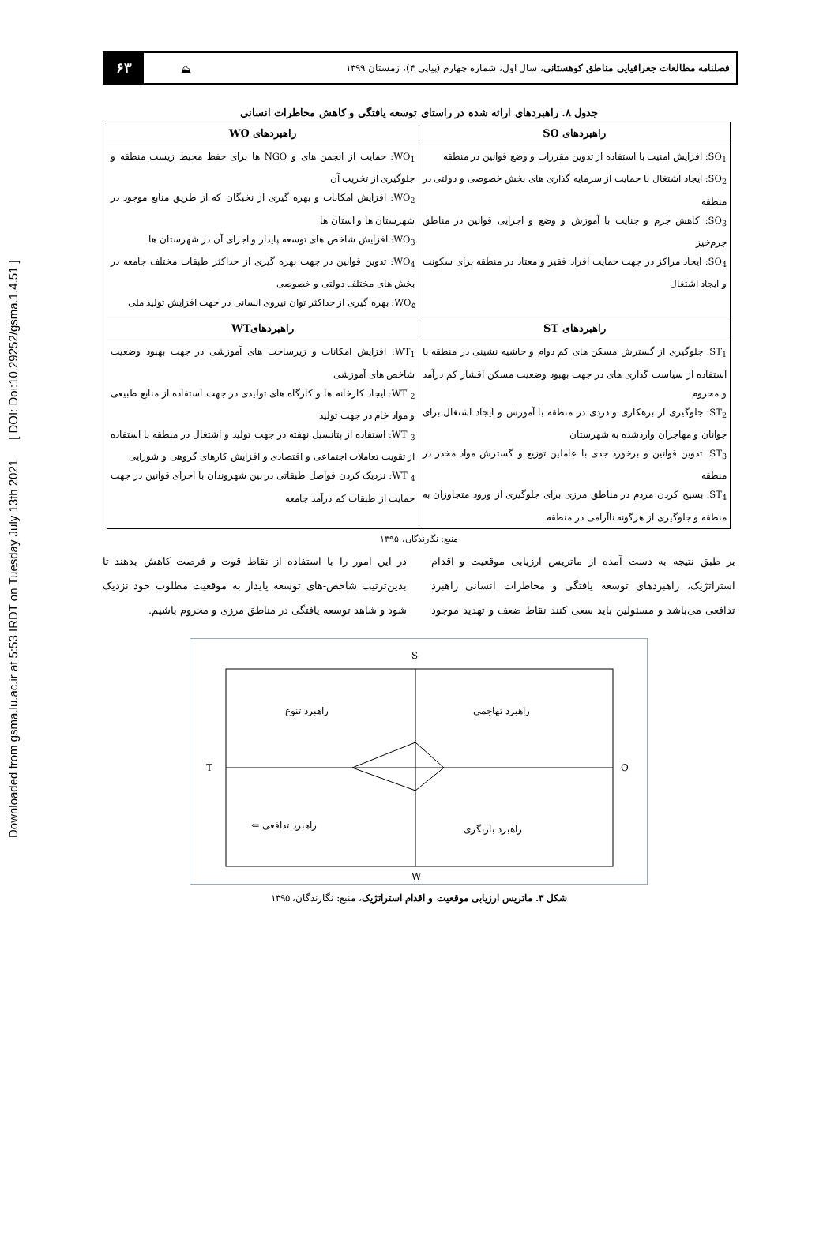Downloaded from gsma.lu.ac.ir at 5:53 IRDT on Tuesday July 13th 2021 [ DOI: Doi:10.29252/gsma.1.4.51 ]
فصلنامه مطالعات جغرافیایی مناطق کوهستانی، سال اول، شماره چهارم (پیاپی ۴)، زمستان ۱۳۹۹
⛰
۶۳
جدول ۸. راهبردهای ارائه شده در راستای توسعه یافتگی و کاهش مخاطرات انسانی
| راهبردهای SO | راهبردهای WO |
| --- | --- |
| SO<sub>1</sub>: افزایش امنیت با استفاده از تدوین مقررات و وضع قوانین در منطقه SO<sub>2</sub>: ایجاد اشتغال با حمایت از سرمایه گذاری های بخش خصوصی و دولتی در منطقه SO<sub>3</sub>: کاهش جرم و جنایت با آموزش و وضع و اجرایی قوانین در مناطق جرم‌خیز SO<sub>4</sub>: ایجاد مراکز در جهت حمایت افراد فقیر و معتاد در منطقه برای سکونت و ایجاد اشتغال | WO<sub>1</sub>: حمایت از انجمن های و NGO ها برای حفظ محیط زیست منطقه و جلوگیری از تخریب آن WO<sub>2</sub>: افزایش امکانات و بهره گیری از نخبگان که از طریق منابع موجود در شهرستان ها و استان ها WO<sub>3</sub>: افزایش شاخص های توسعه پایدار و اجرای آن در شهرستان ها WO<sub>4</sub>: تدوین قوانین در جهت بهره گیری از حداکثر طبقات مختلف جامعه در بخش های مختلف دولتی و خصوصی WO<sub>۵</sub>: بهره گیری از حداکثر توان نیروی انسانی در جهت افزایش تولید ملی |
| راهبردهای ST | راهبردهایWT |
| ST<sub>1</sub>: جلوگیری از گسترش مسکن های کم دوام و حاشیه نشینی در منطقه با استفاده از سیاست گذاری های در جهت بهبود وضعیت مسکن اقشار کم درآمد و محروم ST<sub>2</sub>: جلوگیری از بزهکاری و دزدی در منطقه با آموزش و ایجاد اشتغال برای جوانان و مهاجران واردشده به شهرستان ST<sub>3</sub>: تدوین قوانین و برخورد جدی با عاملین توزیع و گسترش مواد مخدر در منطقه ST<sub>4</sub>: بسیج کردن مردم در مناطق مرزی برای جلوگیری از ورود متجاوزان به منطقه و جلوگیری از هرگونه ناآرامی در منطقه | WT<sub>1</sub>: افزایش امکانات و زیرساخت های آموزشی در جهت بهبود وضعیت شاخص های آموزشی WT <sub>2</sub>: ایجاد کارخانه ها و کارگاه های تولیدی در جهت استفاده از منابع طبیعی و مواد خام در جهت تولید WT <sub>3</sub>: استفاده از پتانسیل نهفته در جهت تولید و اشتغال در منطقه با استفاده از تقویت تعاملات اجتماعی و اقتصادی و افزایش کارهای گروهی و شورایی WT <sub>4</sub>: نزدیک کردن فواصل طبقاتی در بین شهروندان با اجرای قوانین در جهت حمایت از طبقات کم درآمد جامعه |
منبع: نگارندگان، ۱۳۹۵
بر طبق نتیجه به دست آمده از ماتریس ارزیابی موقعیت و اقدام استراتژیک، راهبردهای توسعه یافتگی و مخاطرات انسانی راهبرد تدافعی می‌باشد و مسئولین باید سعی کنند نقاط ضعف و تهدید موجود در این امور را با استفاده از نقاط قوت و فرصت کاهش بدهند تا بدین‌ترتیب شاخص-های توسعه پایدار به موقعیت مطلوب خود نزدیک شود و شاهد توسعه یافتگی در مناطق مرزی و محروم باشیم.
S
W
T
O
راهبرد تهاجمی
راهبرد تنوع
راهبرد تدافعی ⇐
راهبرد بازنگری
شکل ۳. ماتریس ارزیابی موقعیت و اقدام استراتژیک، منبع: نگارندگان، ۱۳۹۵